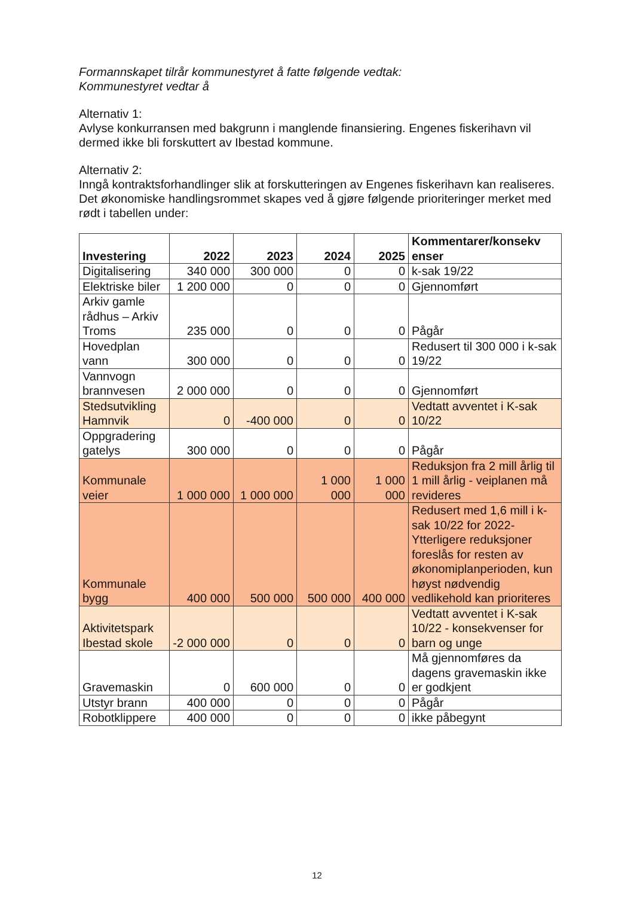Formannskapet tilrår kommunestyret å fatte følgende vedtak:
Kommunestyret vedtar å
Alternativ 1:
Avlyse konkurransen med bakgrunn i manglende finansiering. Engenes fiskerihavn vil dermed ikke bli forskuttert av Ibestad kommune.
Alternativ 2:
Inngå kontraktsforhandlinger slik at forskutteringen av Engenes fiskerihavn kan realiseres. Det økonomiske handlingsrommet skapes ved å gjøre følgende prioriteringer merket med rødt i tabellen under:
| Investering | 2022 | 2023 | 2024 | 2025 | Kommentarer/konsekv enser |
| --- | --- | --- | --- | --- | --- |
| Digitalisering | 340 000 | 300 000 | 0 | 0 | k-sak 19/22 |
| Elektriske biler | 1 200 000 | 0 | 0 | 0 | Gjennomført |
| Arkiv gamle rådhus – Arkiv Troms | 235 000 | 0 | 0 | 0 | Pågår |
| Hovedplan vann | 300 000 | 0 | 0 | 0 | Redusert til 300 000 i k-sak 19/22 |
| Vannvogn brannvesen | 2 000 000 | 0 | 0 | 0 | Gjennomført |
| Stedsutvikling Hamnvik | 0 | -400 000 | 0 | 0 | Vedtatt avventet i K-sak 10/22 |
| Oppgradering gatelys | 300 000 | 0 | 0 | 0 | Pågår |
| Kommunale veier | 1 000 000 | 1 000 000 | 1 000 000 | 1 000 000 | Reduksjon fra 2 mill årlig til 1 mill årlig - veiplanen må revideres |
| Kommunale bygg | 400 000 | 500 000 | 500 000 | 400 000 | Redusert med 1,6 mill i k-sak 10/22 for 2022-Ytterligere reduksjoner foreslås for resten av økonomiplanperioden, kun høyst nødvendig vedlikehold kan prioriteres |
| Aktivitetspark Ibestad skole | -2 000 000 | 0 | 0 | 0 | Vedtatt avventet i K-sak 10/22 - konsekvenser for barn og unge |
| Gravemaskin | 0 | 600 000 | 0 | 0 | Må gjennomføres da dagens gravemaskin ikke er godkjent |
| Utstyr brann | 400 000 | 0 | 0 | 0 | Pågår |
| Robotklippere | 400 000 | 0 | 0 | 0 | ikke påbegynt |
12